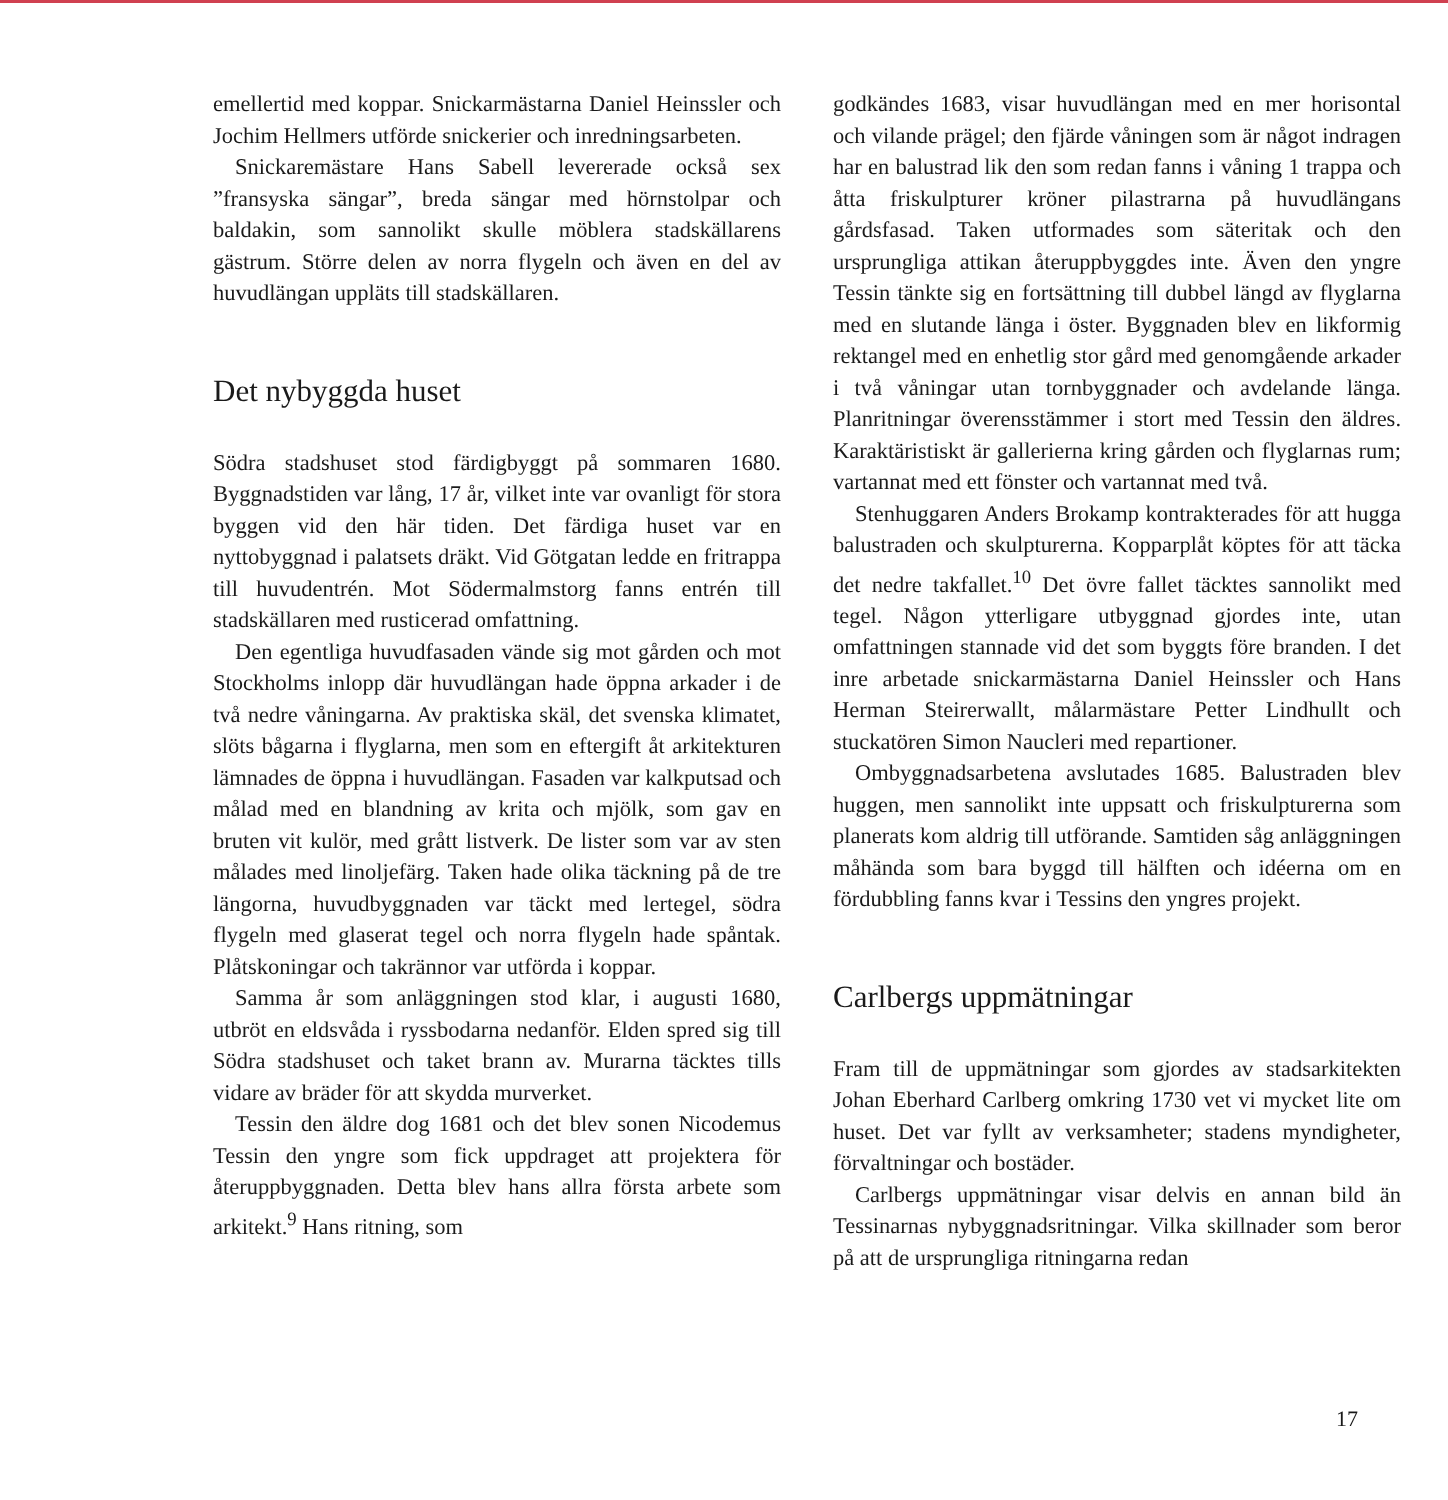emellertid med koppar. Snickarmästarna Daniel Heinssler och Jochim Hellmers utförde snickerier och inredningsarbeten.
Snickaremästare Hans Sabell levererade också sex ”fransyska sängar”, breda sängar med hörnstolpar och baldakin, som sannolikt skulle möblera stadskällarens gästrum. Större delen av norra flygeln och även en del av huvudlängan uppläts till stadskällaren.
Det nybyggda huset
Södra stadshuset stod färdigbyggt på sommaren 1680. Byggnadstiden var lång, 17 år, vilket inte var ovanligt för stora byggen vid den här tiden. Det färdiga huset var en nyttobyggnad i palatsets dräkt. Vid Götgatan ledde en fritrappa till huvudentrén. Mot Södermalmstorg fanns entrén till stadskällaren med rusticerad omfattning.
Den egentliga huvudfasaden vände sig mot gården och mot Stockholms inlopp där huvudlängan hade öppna arkader i de två nedre våningarna. Av praktiska skäl, det svenska klimatet, slöts bågarna i flyglarna, men som en eftergift åt arkitekturen lämnades de öppna i huvudlängan. Fasaden var kalkputsad och målad med en blandning av krita och mjölk, som gav en bruten vit kulör, med grått listverk. De lister som var av sten målades med linoljefärg. Taken hade olika täckning på de tre längorna, huvudbyggnaden var täckt med lertegel, södra flygeln med glaserat tegel och norra flygeln hade spåntak. Plåtskoningar och takrännor var utförda i koppar.
Samma år som anläggningen stod klar, i augusti 1680, utbröt en eldsvåda i ryssbodarna nedanför. Elden spred sig till Södra stadshuset och taket brann av. Murarna täcktes tills vidare av bräder för att skydda murverket.
Tessin den äldre dog 1681 och det blev sonen Nicodemus Tessin den yngre som fick uppdraget att projektera för återuppbyggnaden. Detta blev hans allra första arbete som arkitekt.<sup>9</sup> Hans ritning, som
godkändes 1683, visar huvudlängan med en mer horisontal och vilande prägel; den fjärde våningen som är något indragen har en balustrad lik den som redan fanns i våning 1 trappa och åtta friskulpturer kröner pilastrarna på huvudlängans gårdsfasad. Taken utformades som säteritak och den ursprungliga attikan återuppbyggdes inte. Även den yngre Tessin tänkte sig en fortsättning till dubbel längd av flyglarna med en slutande länga i öster. Byggnaden blev en likformig rektangel med en enhetlig stor gård med genomgående arkader i två våningar utan tornbyggnader och avdelande länga. Planritningar överensstämmer i stort med Tessin den äldres. Karaktäristiskt är gallerierna kring gården och flyglarnas rum; vartannat med ett fönster och vartannat med två.
Stenhuggaren Anders Brokamp kontrakterades för att hugga balustraden och skulpturerna. Kopparplåt köptes för att täcka det nedre takfallet.<sup>10</sup> Det övre fallet täcktes sannolikt med tegel. Någon ytterligare utbyggnad gjordes inte, utan omfattningen stannade vid det som byggts före branden. I det inre arbetade snickarmästarna Daniel Heinssler och Hans Herman Steirerwallt, målarmästare Petter Lindhullt och stuckatören Simon Naucleri med repartioner.
Ombyggnadsarbetena avslutades 1685. Balustraden blev huggen, men sannolikt inte uppsatt och friskulpturerna som planerats kom aldrig till utförande. Samtiden såg anläggningen måhända som bara byggd till hälften och idéerna om en fördubbling fanns kvar i Tessins den yngres projekt.
Carlbergs uppmätningar
Fram till de uppmätningar som gjordes av stadsarkitekten Johan Eberhard Carlberg omkring 1730 vet vi mycket lite om huset. Det var fyllt av verksamheter; stadens myndigheter, förvaltningar och bostäder.
Carlbergs uppmätningar visar delvis en annan bild än Tessinarnas nybyggnadsritningar. Vilka skillnader som beror på att de ursprungliga ritningarna redan
17